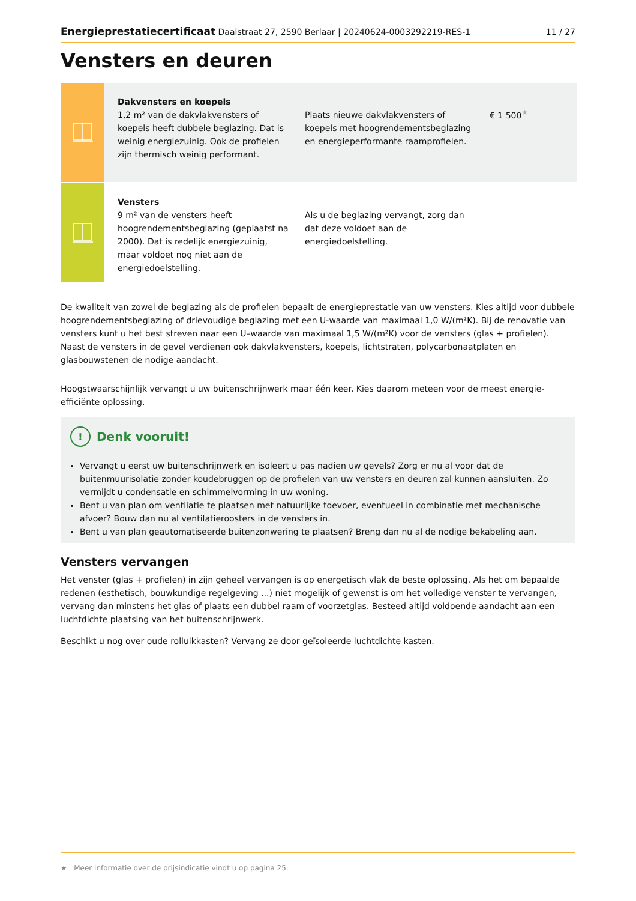Energieprestatiecertificaat Daalstraat 27, 2590 Berlaar | 20240624-0003292219-RES-1
11 / 27
Vensters en deuren
Dakvensters en koepels
1,2 m² van de dakvlakvensters of koepels heeft dubbele beglazing. Dat is weinig energiezuinig. Ook de profielen zijn thermisch weinig performant.
Plaats nieuwe dakvlakvensters of koepels met hoogrendementsbeglazing en energieperformante raamprofielen.
€ 1 500<sup>★</sup>
Vensters
9 m² van de vensters heeft hoogrendementsbeglazing (geplaatst na 2000). Dat is redelijk energiezuinig, maar voldoet nog niet aan de energiedoelstelling.
Als u de beglazing vervangt, zorg dan dat deze voldoet aan de energiedoelstelling.
De kwaliteit van zowel de beglazing als de profielen bepaalt de energieprestatie van uw vensters. Kies altijd voor dubbele hoogrendementsbeglazing of drievoudige beglazing met een U-waarde van maximaal 1,0 W/(m²K). Bij de renovatie van vensters kunt u het best streven naar een U–waarde van maximaal 1,5 W/(m²K) voor de vensters (glas + profielen). Naast de vensters in de gevel verdienen ook dakvlakvensters, koepels, lichtstraten, polycarbonaatplaten en glasbouwstenen de nodige aandacht.
Hoogstwaarschijnlijk vervangt u uw buitenschrijnwerk maar één keer. Kies daarom meteen voor de meest energie-efficiënte oplossing.
! Denk vooruit!
Vervangt u eerst uw buitenschrijnwerk en isoleert u pas nadien uw gevels? Zorg er nu al voor dat de buitenmuurisolatie zonder koudebruggen op de profielen van uw vensters en deuren zal kunnen aansluiten. Zo vermijdt u condensatie en schimmelvorming in uw woning.
Bent u van plan om ventilatie te plaatsen met natuurlijke toevoer, eventueel in combinatie met mechanische afvoer? Bouw dan nu al ventilatieroosters in de vensters in.
Bent u van plan geautomatiseerde buitenzonwering te plaatsen? Breng dan nu al de nodige bekabeling aan.
Vensters vervangen
Het venster (glas + profielen) in zijn geheel vervangen is op energetisch vlak de beste oplossing. Als het om bepaalde redenen (esthetisch, bouwkundige regelgeving ...) niet mogelijk of gewenst is om het volledige venster te vervangen, vervang dan minstens het glas of plaats een dubbel raam of voorzetglas. Besteed altijd voldoende aandacht aan een luchtdichte plaatsing van het buitenschrijnwerk.
Beschikt u nog over oude rolluikkasten? Vervang ze door geïsoleerde luchtdichte kasten.
★ Meer informatie over de prijsindicatie vindt u op pagina 25.